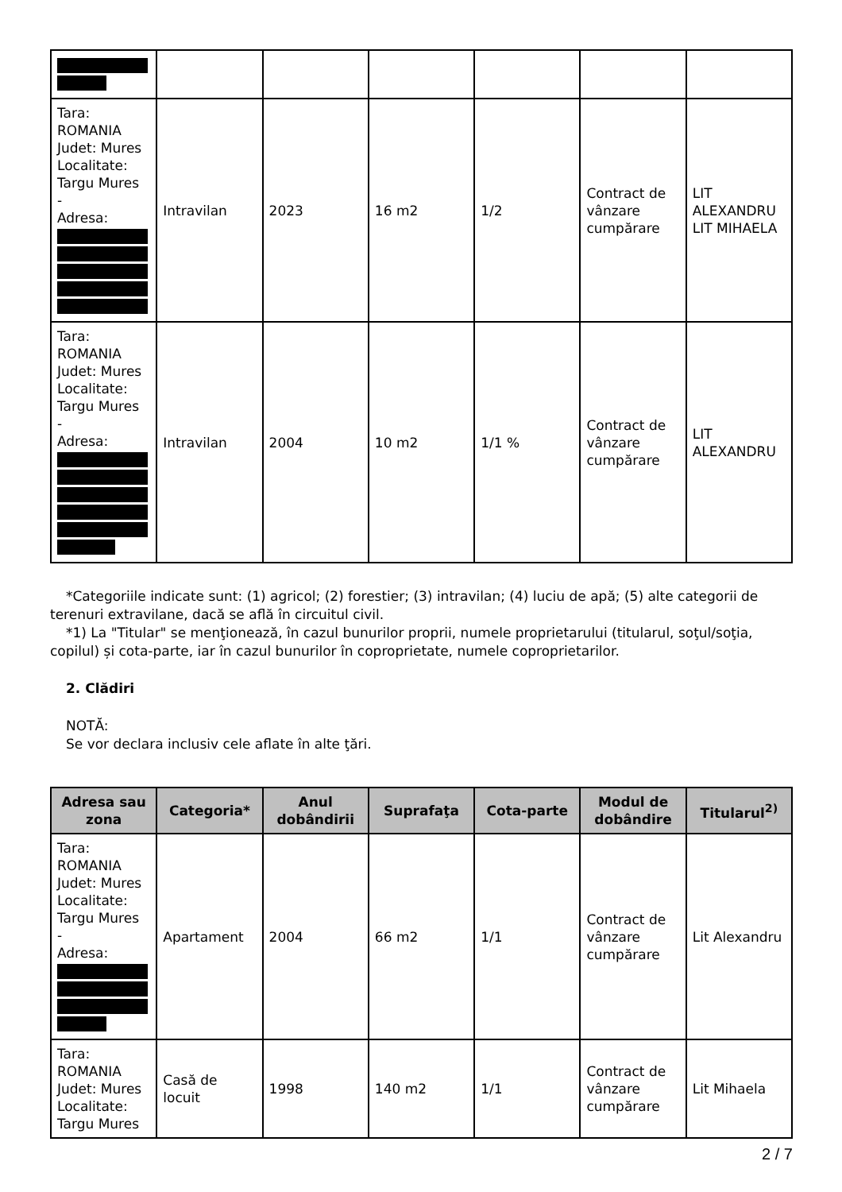| Tara: ROMANIA Judet: Mures Localitate: Targu Mures - Adresa: | Intravilan | 2023 | 16 m2 | 1/2 | Contract de vânzare cumpărare | LIT ALEXANDRU LIT MIHAELA |
| Tara: ROMANIA Judet: Mures Localitate: Targu Mures - Adresa: | Intravilan | 2004 | 10 m2 | 1/1 % | Contract de vânzare cumpărare | LIT ALEXANDRU |
*Categoriile indicate sunt: (1) agricol; (2) forestier; (3) intravilan; (4) luciu de apă; (5) alte categorii de
terenuri extravilane, dacă se află în circuitul civil.
*1) La "Titular" se menţionează, în cazul bunurilor proprii, numele proprietarului (titularul, soţul/soţia,
copilul) și cota-parte, iar în cazul bunurilor în coproprietate, numele coproprietarilor.
2. Clădiri
NOTĂ:
Se vor declara inclusiv cele aflate în alte ţări.
| Adresa sau zona | Categoria* | Anul dobândirii | Suprafaţa | Cota-parte | Modul de dobândire | Titularul<sup>2)</sup> |
| --- | --- | --- | --- | --- | --- | --- |
| Tara: ROMANIA Judet: Mures Localitate: Targu Mures - Adresa: | Apartament | 2004 | 66 m2 | 1/1 | Contract de vânzare cumpărare | Lit Alexandru |
| Tara: ROMANIA Judet: Mures Localitate: Targu Mures | Casă de locuit | 1998 | 140 m2 | 1/1 | Contract de vânzare cumpărare | Lit Mihaela |
2 / 7